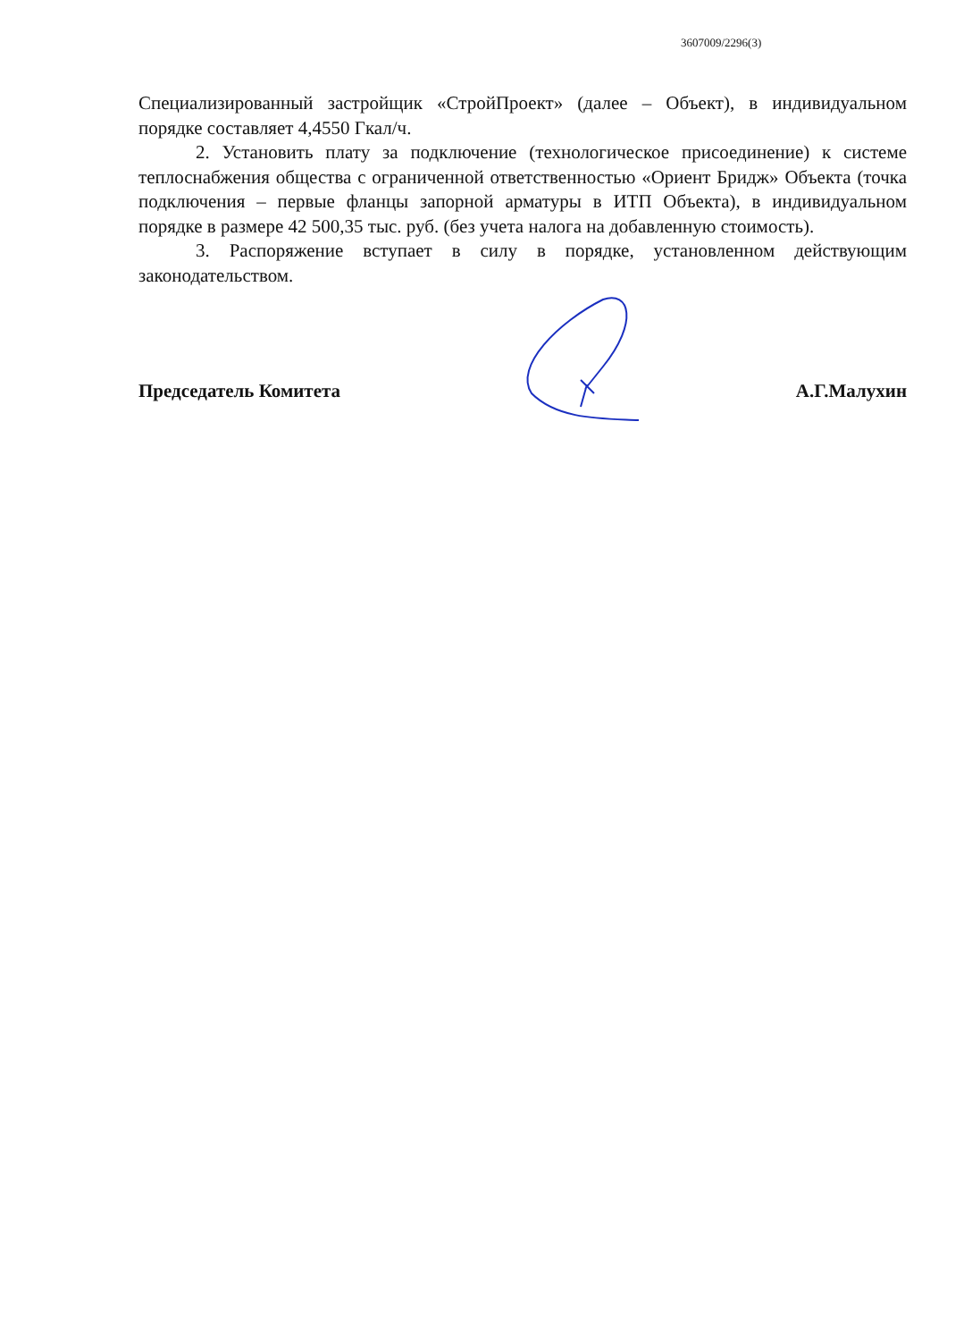3607009/2296(3)
Специализированный застройщик «СтройПроект» (далее – Объект), в индивидуальном порядке составляет 4,4550 Гкал/ч.
2. Установить плату за подключение (технологическое присоединение) к системе теплоснабжения общества с ограниченной ответственностью «Ориент Бридж» Объекта (точка подключения – первые фланцы запорной арматуры в ИТП Объекта), в индивидуальном порядке в размере 42 500,35 тыс. руб. (без учета налога на добавленную стоимость).
3. Распоряжение вступает в силу в порядке, установленном действующим законодательством.
Председатель Комитета А.Г.Малухин